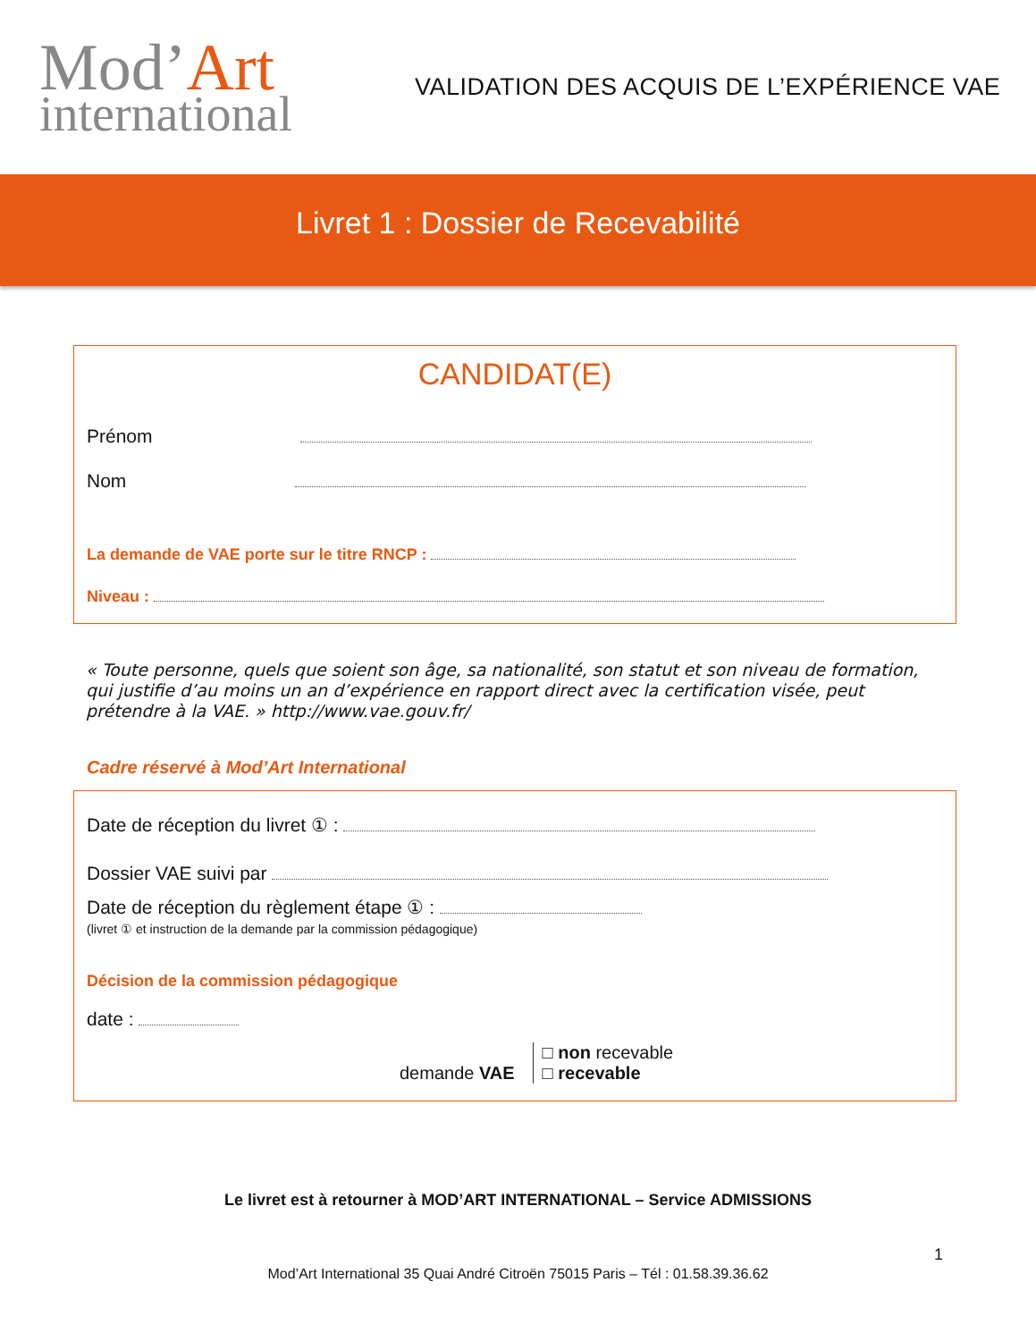Mod’Art
international
VALIDATION DES ACQUIS DE L’EXPÉRIENCE VAE
Livret 1 : Dossier de Recevabilité
CANDIDAT(E)
Prénom
Nom
La demande de VAE porte sur le titre RNCP :
Niveau :
« Toute personne, quels que soient son âge, sa nationalité, son statut et son niveau de formation, qui justifie d’au moins un an d’expérience en rapport direct avec la certification visée, peut prétendre à la VAE. » http://www.vae.gouv.fr/
Cadre réservé à Mod’Art International
Date de réception du livret ① :
Dossier VAE suivi par
Date de réception du règlement étape ① :
(livret ① et instruction de la demande par la commission pédagogique)
Décision de la commission pédagogique
date :
demande VAE □ non recevable
□ recevable
Le livret est à retourner à MOD’ART INTERNATIONAL – Service ADMISSIONS
1
Mod’Art International 35 Quai André Citroën 75015 Paris – Tél : 01.58.39.36.62